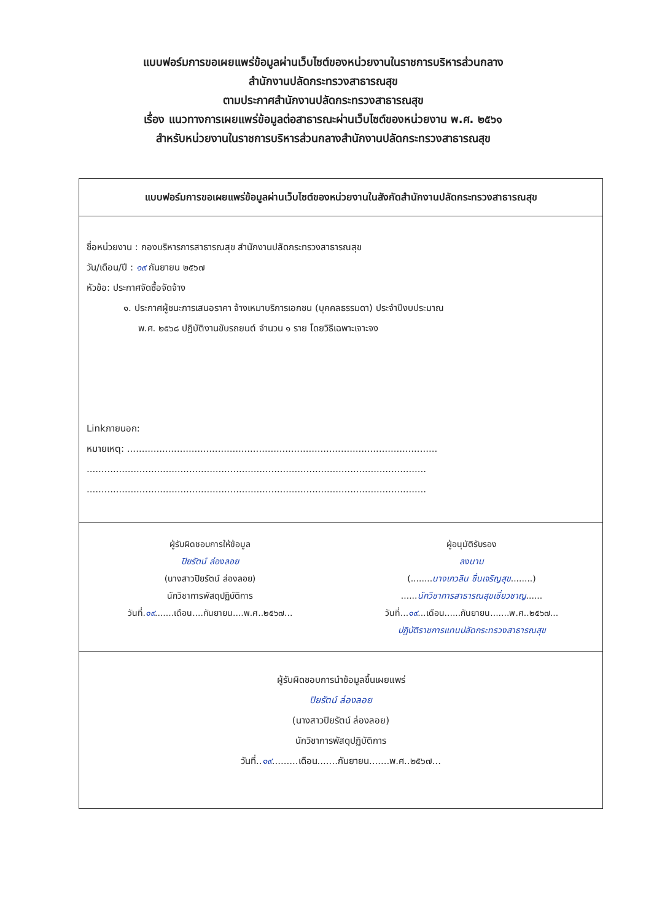แบบฟอร์มการขอเผยแพร่ข้อมูลผ่านเว็บไซต์ของหน่วยงานในราชการบริหารส่วนกลาง
สำนักงานปลัดกระทรวงสาธารณสุข
ตามประกาศสำนักงานปลัดกระทรวงสาธารณสุข
เรื่อง แนวทางการเผยแพร่ข้อมูลต่อสาธารณะผ่านเว็บไซต์ของหน่วยงาน พ.ศ. ๒๕๖๑
สำหรับหน่วยงานในราชการบริหารส่วนกลางสำนักงานปลัดกระทรวงสาธารณสุข
แบบฟอร์มการขอเผยแพร่ข้อมูลผ่านเว็บไซต์ของหน่วยงานในสังกัดสำนักงานปลัดกระทรวงสาธารณสุข
ชื่อหน่วยงาน : กองบริหารการสาธารณสุข สำนักงานปลัดกระทรวงสาธารณสุข
วัน/เดือน/ปี : ๑๙ กันยายน ๒๕๖๗
หัวข้อ: ประกาศจัดซื้อจัดจ้าง
๑. ประกาศผู้ชนะการเสนอราคา จ้างเหมาบริการเอกชน (บุคคลธรรมดา) ประจำปีงบประมาณ
พ.ศ. ๒๕๖๘ ปฏิบัติงานขับรถยนต์ จำนวน ๑ ราย โดยวิธีเฉพาะเจาะจง
Linkภายนอก:
หมายเหตุ: ..........................................................................................................
....................................................................................................................
....................................................................................................................
ผู้รับผิดชอบการให้ข้อมูล
ปิยรัตน์ ล่องลอย
(นางสาวปิยรัตน์ ล่องลอย)
นักวิชาการพัสดุปฏิบัติการ
วันที่.๑๙.......เดือน....กันยายน....พ.ศ..๒๕๖๗...
ผู้อนุมัติรับรอง
ลงนาม
(........นางเกวลิน ชื่นเจริญสุข........)
......นักวิชาการสาธารณสุขเชี่ยวชาญ......
วันที่...๑๙...เดือน......กันยายน.......พ.ศ..๒๕๖๗...
ปฏิบัติราชการแทนปลัดกระทรวงสาธารณสุข
ผู้รับผิดชอบการนำข้อมูลขึ้นเผยแพร่
ปิยรัตน์ ล่องลอย
(นางสาวปิยรัตน์ ล่องลอย)
นักวิชาการพัสดุปฏิบัติการ
วันที่..๑๙.........เดือน.......กันยายน.......พ.ศ..๒๕๖๗...